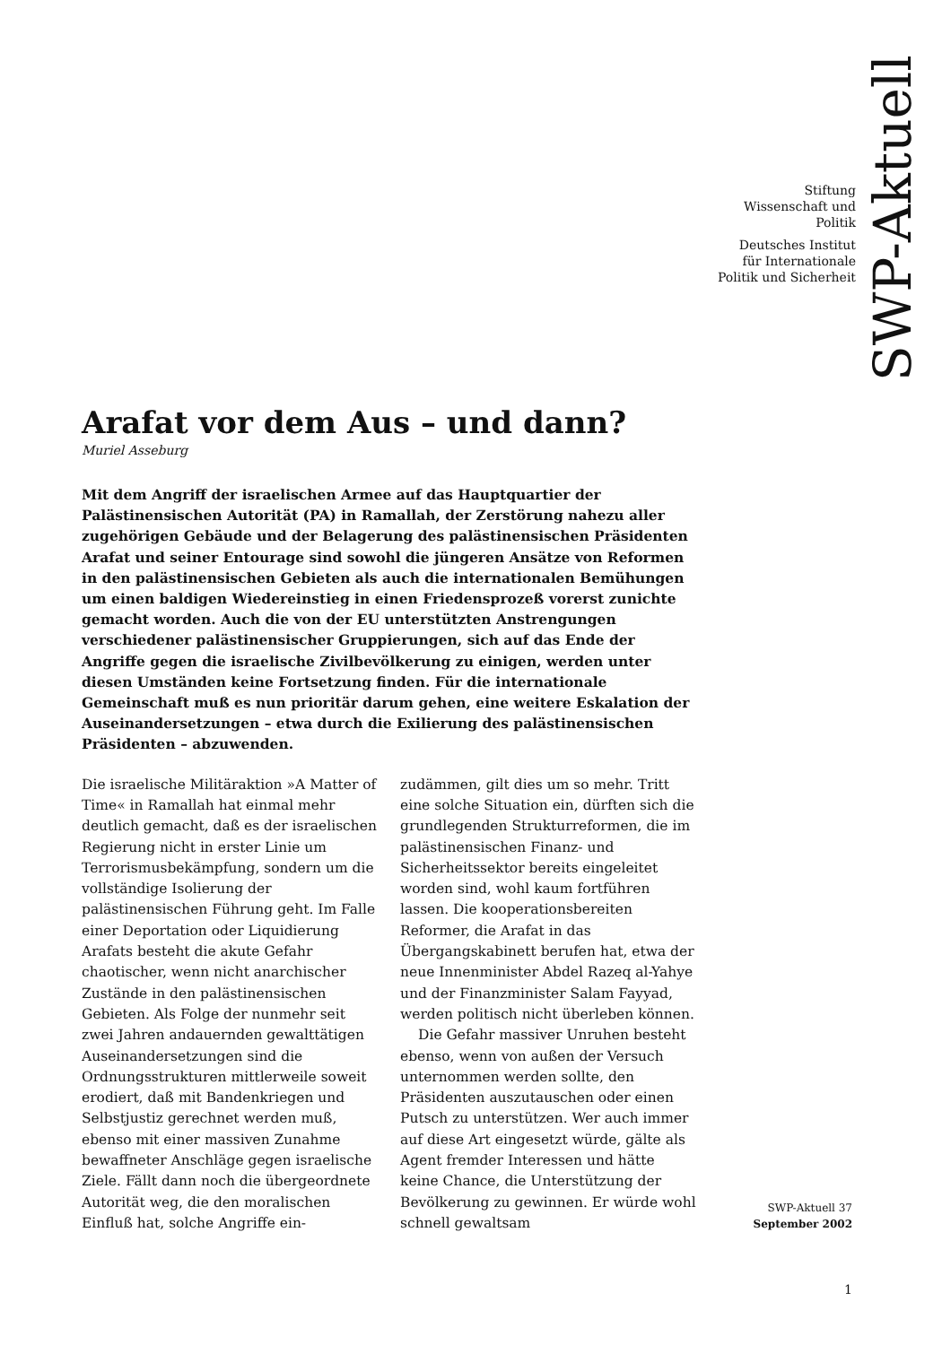Stiftung
Wissenschaft und
Politik
Deutsches Institut
für Internationale
Politik und Sicherheit
SWP-Aktuell
Arafat vor dem Aus – und dann?
Muriel Asseburg
Mit dem Angriff der israelischen Armee auf das Hauptquartier der Palästinensischen Autorität (PA) in Ramallah, der Zerstörung nahezu aller zugehörigen Gebäude und der Belagerung des palästinensischen Präsidenten Arafat und seiner Entourage sind sowohl die jüngeren Ansätze von Reformen in den palästinensischen Gebieten als auch die internationalen Bemühungen um einen baldigen Wiedereinstieg in einen Friedensprozeß vorerst zunichte gemacht worden. Auch die von der EU unterstützten Anstrengungen verschiedener palästinensischer Gruppierungen, sich auf das Ende der Angriffe gegen die israelische Zivilbevölkerung zu einigen, werden unter diesen Umständen keine Fortsetzung finden. Für die internationale Gemeinschaft muß es nun prioritär darum gehen, eine weitere Eskalation der Auseinandersetzungen – etwa durch die Exilierung des palästinensischen Präsidenten – abzuwenden.
Die israelische Militäraktion »A Matter of Time« in Ramallah hat einmal mehr deutlich gemacht, daß es der israelischen Regierung nicht in erster Linie um Terrorismusbekämpfung, sondern um die vollständige Isolierung der palästinensischen Führung geht. Im Falle einer Deportation oder Liquidierung Arafats besteht die akute Gefahr chaotischer, wenn nicht anarchischer Zustände in den palästinensischen Gebieten. Als Folge der nunmehr seit zwei Jahren andauernden gewalttätigen Auseinandersetzungen sind die Ordnungsstrukturen mittlerweile soweit erodiert, daß mit Bandenkriegen und Selbstjustiz gerechnet werden muß, ebenso mit einer massiven Zunahme bewaffneter Anschläge gegen israelische Ziele. Fällt dann noch die übergeordnete Autorität weg, die den moralischen Einfluß hat, solche Angriffe ein-
zudämmen, gilt dies um so mehr. Tritt eine solche Situation ein, dürften sich die grundlegenden Strukturreformen, die im palästinensischen Finanz- und Sicherheitssektor bereits eingeleitet worden sind, wohl kaum fortführen lassen. Die kooperationsbereiten Reformer, die Arafat in das Übergangskabinett berufen hat, etwa der neue Innenminister Abdel Razeq al-Yahye und der Finanzminister Salam Fayyad, werden politisch nicht überleben können.
Die Gefahr massiver Unruhen besteht ebenso, wenn von außen der Versuch unternommen werden sollte, den Präsidenten auszutauschen oder einen Putsch zu unterstützen. Wer auch immer auf diese Art eingesetzt würde, gälte als Agent fremder Interessen und hätte keine Chance, die Unterstützung der Bevölkerung zu gewinnen. Er würde wohl schnell gewaltsam
SWP-Aktuell 37
September 2002
1